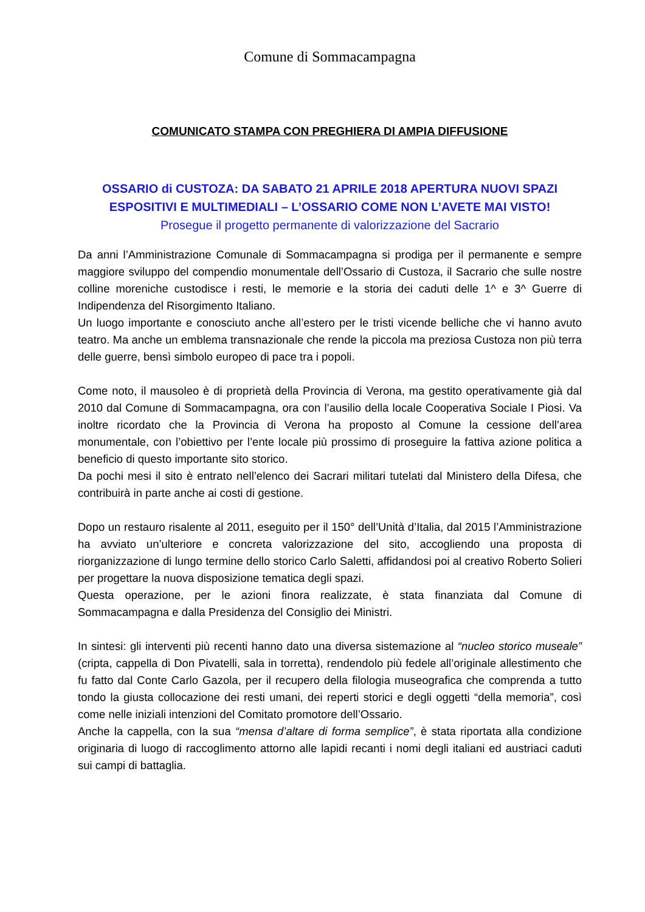Comune di Sommacampagna
COMUNICATO STAMPA CON PREGHIERA DI AMPIA DIFFUSIONE
OSSARIO di CUSTOZA: DA SABATO 21 APRILE 2018 APERTURA NUOVI SPAZI ESPOSITIVI E MULTIMEDIALI – L’OSSARIO COME NON L’AVETE MAI VISTO!
Prosegue il progetto permanente di valorizzazione del Sacrario
Da anni l’Amministrazione Comunale di Sommacampagna si prodiga per il permanente e sempre maggiore sviluppo del compendio monumentale dell’Ossario di Custoza, il Sacrario che sulle nostre colline moreniche custodisce i resti, le memorie e la storia dei caduti delle 1^ e 3^ Guerre di Indipendenza del Risorgimento Italiano.
Un luogo importante e conosciuto anche all’estero per le tristi vicende belliche che vi hanno avuto teatro. Ma anche un emblema transnazionale che rende la piccola ma preziosa Custoza non più terra delle guerre, bensì simbolo europeo di pace tra i popoli.
Come noto, il mausoleo è di proprietà della Provincia di Verona, ma gestito operativamente già dal 2010 dal Comune di Sommacampagna, ora con l’ausilio della locale Cooperativa Sociale I Piosi. Va inoltre ricordato che la Provincia di Verona ha proposto al Comune la cessione dell’area monumentale, con l’obiettivo per l’ente locale più prossimo di proseguire la fattiva azione politica a beneficio di questo importante sito storico.
Da pochi mesi il sito è entrato nell’elenco dei Sacrari militari tutelati dal Ministero della Difesa, che contribuirà in parte anche ai costi di gestione.
Dopo un restauro risalente al 2011, eseguito per il 150° dell’Unità d’Italia, dal 2015 l’Amministrazione ha avviato un’ulteriore e concreta valorizzazione del sito, accogliendo una proposta di riorganizzazione di lungo termine dello storico Carlo Saletti, affidandosi poi al creativo Roberto Solieri per progettare la nuova disposizione tematica degli spazi.
Questa operazione, per le azioni finora realizzate, è stata finanziata dal Comune di Sommacampagna e dalla Presidenza del Consiglio dei Ministri.
In sintesi: gli interventi più recenti hanno dato una diversa sistemazione al “nucleo storico museale” (cripta, cappella di Don Pivatelli, sala in torretta), rendendolo più fedele all’originale allestimento che fu fatto dal Conte Carlo Gazola, per il recupero della filologia museografica che comprenda a tutto tondo la giusta collocazione dei resti umani, dei reperti storici e degli oggetti “della memoria”, così come nelle iniziali intenzioni del Comitato promotore dell’Ossario.
Anche la cappella, con la sua “mensa d’altare di forma semplice”, è stata riportata alla condizione originaria di luogo di raccoglimento attorno alle lapidi recanti i nomi degli italiani ed austriaci caduti sui campi di battaglia.